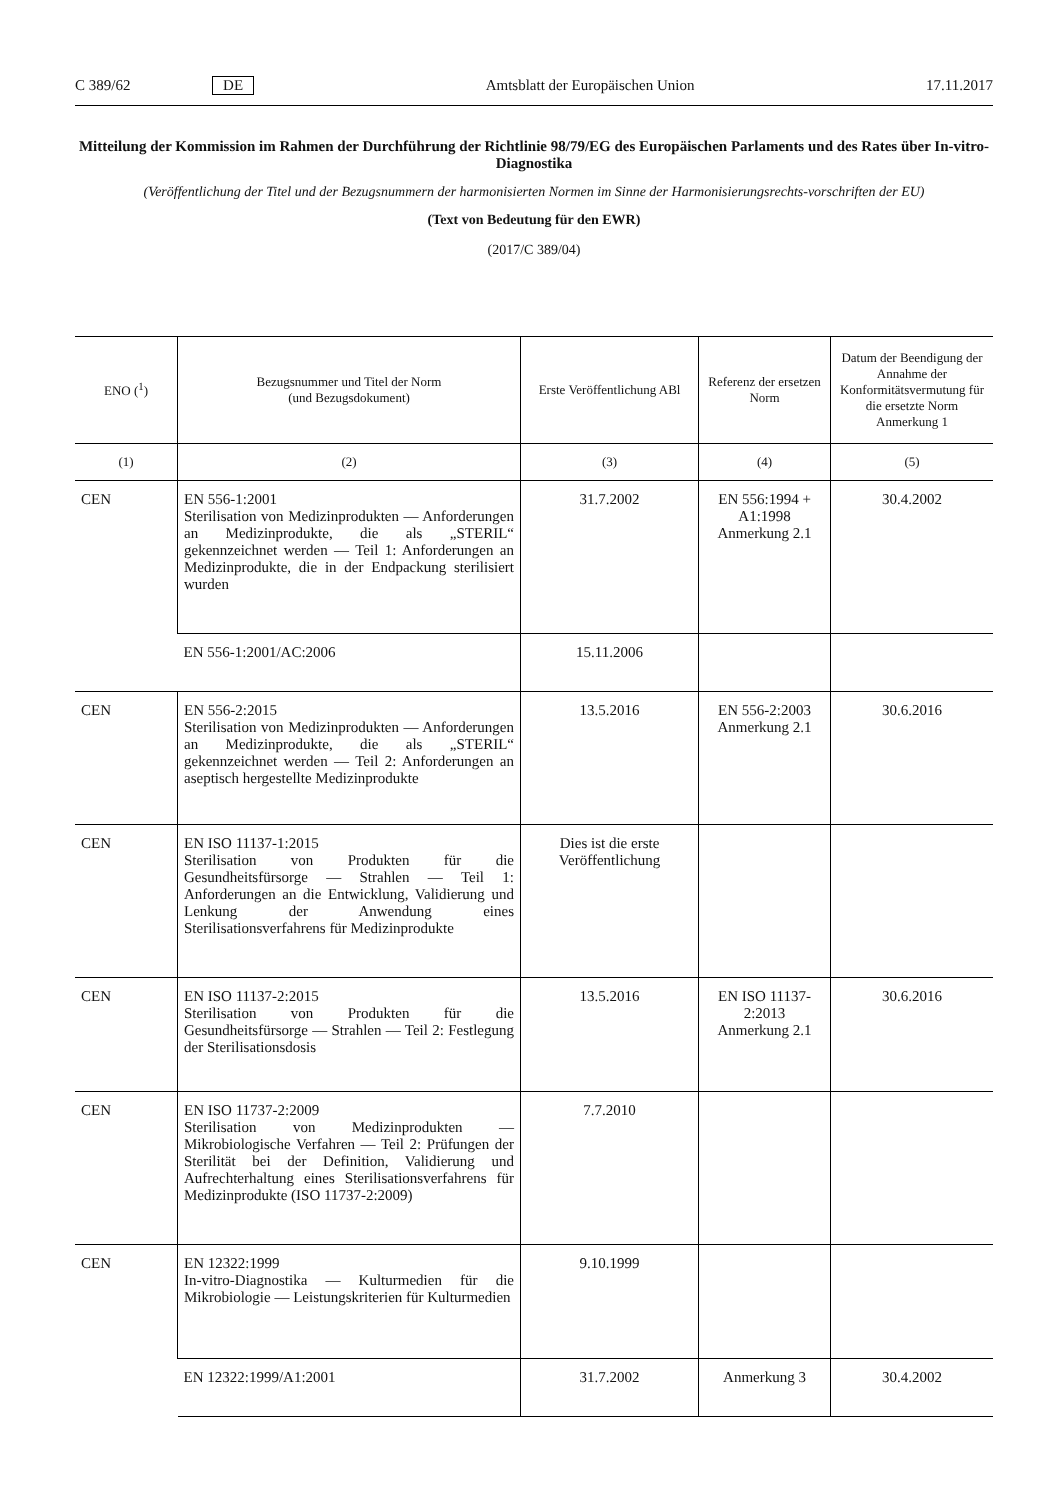C 389/62 DE Amtsblatt der Europäischen Union 17.11.2017
Mitteilung der Kommission im Rahmen der Durchführung der Richtlinie 98/79/EG des Europäischen Parlaments und des Rates über In-vitro-Diagnostika
(Veröffentlichung der Titel und der Bezugsnummern der harmonisierten Normen im Sinne der Harmonisierungsrechts-vorschriften der EU)
(Text von Bedeutung für den EWR)
(2017/C 389/04)
| ENO (<sup>1</sup>) | Bezugsnummer und Titel der Norm (und Bezugsdokument) | Erste Veröffentlichung ABl | Referenz der ersetzen Norm | Datum der Beendigung der Annahme der Konformitätsvermutung für die ersetzte Norm Anmerkung 1 |
| --- | --- | --- | --- | --- |
| (1) | (2) | (3) | (4) | (5) |
| CEN | EN 556-1:2001 Sterilisation von Medizinprodukten — Anforderungen an Medizinprodukte, die als „STERIL“ gekennzeichnet werden — Teil 1: Anforderungen an Medizinprodukte, die in der Endpackung sterilisiert wurden | 31.7.2002 | EN 556:1994 + A1:1998 Anmerkung 2.1 | 30.4.2002 |
| | EN 556-1:2001/AC:2006 | 15.11.2006 | | |
| CEN | EN 556-2:2015 Sterilisation von Medizinprodukten — Anforderungen an Medizinprodukte, die als „STERIL“ gekennzeichnet werden — Teil 2: Anforderungen an aseptisch hergestellte Medizinprodukte | 13.5.2016 | EN 556-2:2003 Anmerkung 2.1 | 30.6.2016 |
| CEN | EN ISO 11137-1:2015 Sterilisation von Produkten für die Gesundheitsfürsorge — Strahlen — Teil 1: Anforderungen an die Entwicklung, Validierung und Lenkung der Anwendung eines Sterilisationsverfahrens für Medizinprodukte | Dies ist die erste Veröffentlichung | | |
| CEN | EN ISO 11137-2:2015 Sterilisation von Produkten für die Gesundheitsfürsorge — Strahlen — Teil 2: Festlegung der Sterilisationsdosis | 13.5.2016 | EN ISO 11137-2:2013 Anmerkung 2.1 | 30.6.2016 |
| CEN | EN ISO 11737-2:2009 Sterilisation von Medizinprodukten — Mikrobiologische Verfahren — Teil 2: Prüfungen der Sterilität bei der Definition, Validierung und Aufrechterhaltung eines Sterilisationsverfahrens für Medizinprodukte (ISO 11737-2:2009) | 7.7.2010 | | |
| CEN | EN 12322:1999 In-vitro-Diagnostika — Kulturmedien für die Mikrobiologie — Leistungskriterien für Kulturmedien | 9.10.1999 | | |
| | EN 12322:1999/A1:2001 | 31.7.2002 | Anmerkung 3 | 30.4.2002 |